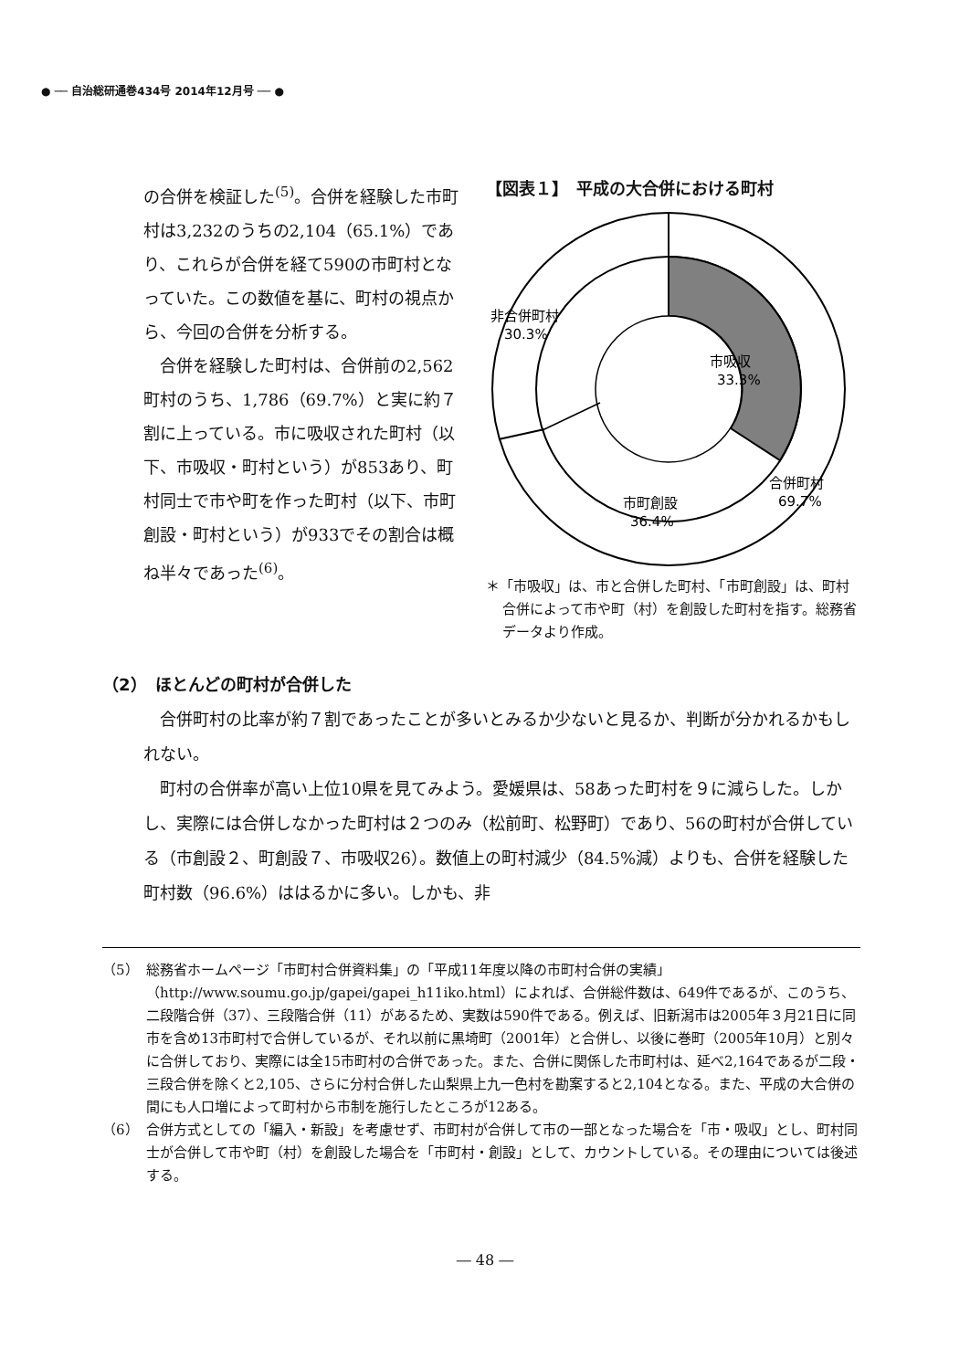● ── 自治総研通巻434号 2014年12月号 ── ●
の合併を検証した<sup>(5)</sup>。合併を経験した市町村は3,232のうちの2,104（65.1%）であり、これらが合併を経て590の市町村となっていた。この数値を基に、町村の視点から、今回の合併を分析する。
　合併を経験した町村は、合併前の2,562町村のうち、1,786（69.7%）と実に約７割に上っている。市に吸収された町村（以下、市吸収・町村という）が853あり、町村同士で市や町を作った町村（以下、市町創設・町村という）が933でその割合は概ね半々であった<sup>(6)</sup>。
【図表１】　平成の大合併における町村
非合併町村
30.3%
市吸収
33.3%
市町創設
36.4%
合併町村
69.7%
＊「市吸収」は、市と合併した町村、「市町創設」は、町村合併によって市や町（村）を創設した町村を指す。総務省データより作成。
（2）　ほとんどの町村が合併した
合併町村の比率が約７割であったことが多いとみるか少ないと見るか、判断が分かれるかもしれない。
町村の合併率が高い上位10県を見てみよう。愛媛県は、58あった町村を９に減らした。しかし、実際には合併しなかった町村は２つのみ（松前町、松野町）であり、56の町村が合併している（市創設２、町創設７、市吸収26）。数値上の町村減少（84.5%減）よりも、合併を経験した町村数（96.6%）ははるかに多い。しかも、非
（5）　総務省ホームページ「市町村合併資料集」の「平成11年度以降の市町村合併の実績」（http://www.soumu.go.jp/gapei/gapei_h11iko.html）によれば、合併総件数は、649件であるが、このうち、二段階合併（37）、三段階合併（11）があるため、実数は590件である。例えば、旧新潟市は2005年３月21日に同市を含め13市町村で合併しているが、それ以前に黒埼町（2001年）と合併し、以後に巻町（2005年10月）と別々に合併しており、実際には全15市町村の合併であった。また、合併に関係した市町村は、延べ2,164であるが二段・三段合併を除くと2,105、さらに分村合併した山梨県上九一色村を勘案すると2,104となる。また、平成の大合併の間にも人口増によって町村から市制を施行したところが12ある。
（6）　合併方式としての「編入・新設」を考慮せず、市町村が合併して市の一部となった場合を「市・吸収」とし、町村同士が合併して市や町（村）を創設した場合を「市町村・創設」として、カウントしている。その理由については後述する。
― 48 ―